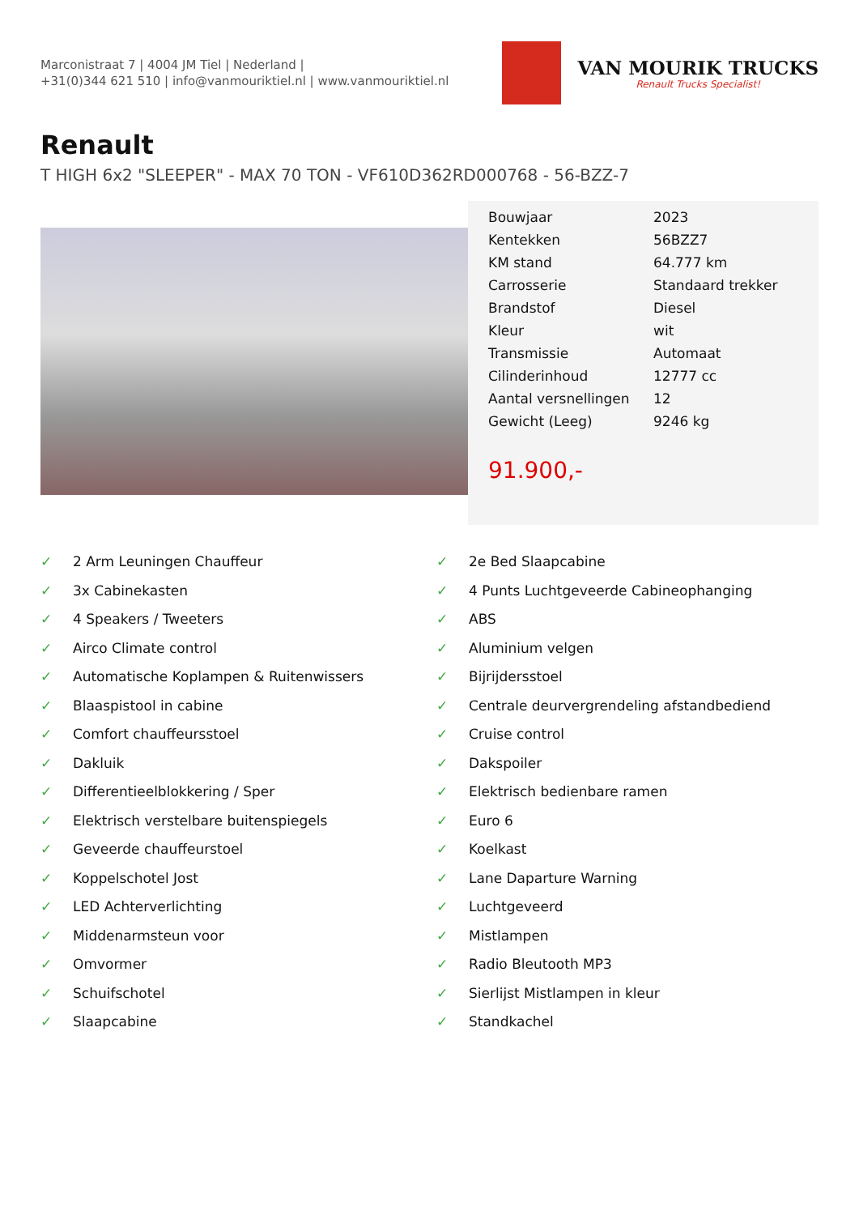Marconistraat 7 | 4004 JM Tiel | Nederland |
+31(0)344 621 510 | info@vanmouriktiel.nl | www.vanmouriktiel.nl
VAN MOURIK TRUCKS
Renault Trucks Specialist!
Renault
T HIGH 6x2 "SLEEPER" - MAX 70 TON - VF610D362RD000768 - 56-BZZ-7
| Bouwjaar | 2023 |
| Kentekken | 56BZZ7 |
| KM stand | 64.777 km |
| Carrosserie | Standaard trekker |
| Brandstof | Diesel |
| Kleur | wit |
| Transmissie | Automaat |
| Cilinderinhoud | 12777 cc |
| Aantal versnellingen | 12 |
| Gewicht (Leeg) | 9246 kg |
91.900,-
✓ 2 Arm Leuningen Chauffeur
✓ 3x Cabinekasten
✓ 4 Speakers / Tweeters
✓ Airco Climate control
✓ Automatische Koplampen & Ruitenwissers
✓ Blaaspistool in cabine
✓ Comfort chauffeursstoel
✓ Dakluik
✓ Differentieelblokkering / Sper
✓ Elektrisch verstelbare buitenspiegels
✓ Geveerde chauffeurstoel
✓ Koppelschotel Jost
✓ LED Achterverlichting
✓ Middenarmsteun voor
✓ Omvormer
✓ Schuifschotel
✓ Slaapcabine
✓ 2e Bed Slaapcabine
✓ 4 Punts Luchtgeveerde Cabineophanging
✓ ABS
✓ Aluminium velgen
✓ Bijrijdersstoel
✓ Centrale deurvergrendeling afstandbediend
✓ Cruise control
✓ Dakspoiler
✓ Elektrisch bedienbare ramen
✓ Euro 6
✓ Koelkast
✓ Lane Daparture Warning
✓ Luchtgeveerd
✓ Mistlampen
✓ Radio Bleutooth MP3
✓ Sierlijst Mistlampen in kleur
✓ Standkachel